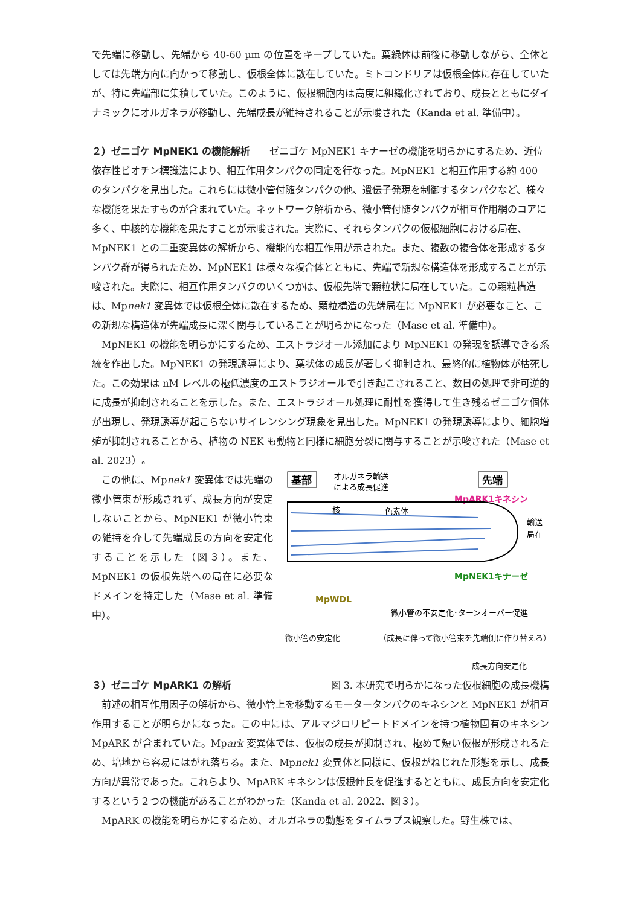で先端に移動し、先端から 40-60 µm の位置をキープしていた。葉緑体は前後に移動しながら、全体としては先端方向に向かって移動し、仮根全体に散在していた。ミトコンドリアは仮根全体に存在していたが、特に先端部に集積していた。このように、仮根細胞内は高度に組織化されており、成長とともにダイナミックにオルガネラが移動し、先端成長が維持されることが示唆された（Kanda et al. 準備中）。
２）ゼニゴケ MpNEK1 の機能解析
　　ゼニゴケ MpNEK1 キナーゼの機能を明らかにするため、近位依存性ビオチン標識法により、相互作用タンパクの同定を行なった。MpNEK1 と相互作用する約 400 のタンパクを見出した。これらには微小管付随タンパクの他、遺伝子発現を制御するタンパクなど、様々な機能を果たすものが含まれていた。ネットワーク解析から、微小管付随タンパクが相互作用網のコアに多く、中核的な機能を果たすことが示唆された。実際に、それらタンパクの仮根細胞における局在、MpNEK1 との二重変異体の解析から、機能的な相互作用が示された。また、複数の複合体を形成するタンパク群が得られたため、MpNEK1 は様々な複合体とともに、先端で新規な構造体を形成することが示唆された。実際に、相互作用タンパクのいくつかは、仮根先端で顆粒状に局在していた。この顆粒構造は、Mpnek1 変異体では仮根全体に散在するため、顆粒構造の先端局在に MpNEK1 が必要なこと、この新規な構造体が先端成長に深く関与していることが明らかになった（Mase et al. 準備中）。
MpNEK1 の機能を明らかにするため、エストラジオール添加により MpNEK1 の発現を誘導できる系統を作出した。MpNEK1 の発現誘導により、葉状体の成長が著しく抑制され、最終的に植物体が枯死した。この効果は nM レベルの極低濃度のエストラジオールで引き起こされること、数日の処理で非可逆的に成長が抑制されることを示した。また、エストラジオール処理に耐性を獲得して生き残るゼニゴケ個体が出現し、発現誘導が起こらないサイレンシング現象を見出した。MpNEK1 の発現誘導により、細胞増殖が抑制されることから、植物の NEK も動物と同様に細胞分裂に関与することが示唆された（Mase et al. 2023）。
この他に、Mpnek1 変異体では先端の微小管束が形成されず、成長方向が安定しないことから、MpNEK1 が微小管束の維持を介して先端成長の方向を安定化することを示した（図３）。また、MpNEK1 の仮根先端への局在に必要なドメインを特定した（Mase et al. 準備中）。
基部
オルガネラ輸送
による成長促進
先端
MpARK1キネシン
核
色素体
輸送
局在
MpNEK1キナーゼ
MpWDL
微小管の不安定化･ターンオーバー促進
微小管の安定化 （成長に伴って微小管束を先端側に作り替える）
成長方向安定化
３）ゼニゴケ MpARK1 の解析
図 3. 本研究で明らかになった仮根細胞の成長機構
前述の相互作用因子の解析から、微小管上を移動するモータータンパクのキネシンと MpNEK1 が相互作用することが明らかになった。この中には、アルマジロリピートドメインを持つ植物固有のキネシン MpARK が含まれていた。Mpark 変異体では、仮根の成長が抑制され、極めて短い仮根が形成されるため、培地から容易にはがれ落ちる。また、Mpnek1 変異体と同様に、仮根がねじれた形態を示し、成長方向が異常であった。これらより、MpARK キネシンは仮根伸長を促進するとともに、成長方向を安定化するという２つの機能があることがわかった（Kanda et al. 2022、図３）。
MpARK の機能を明らかにするため、オルガネラの動態をタイムラプス観察した。野生株では、